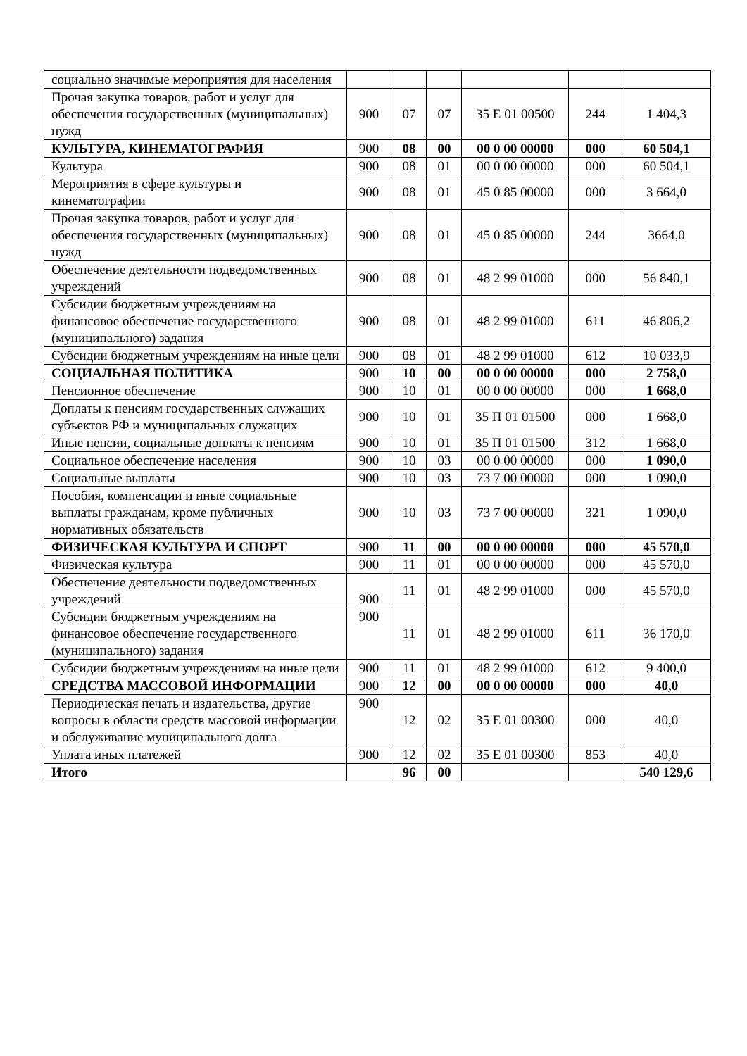| социально значимые мероприятия для населения | | | | | | |
| Прочая закупка товаров, работ и услуг для обеспечения государственных (муниципальных) нужд | 900 | 07 | 07 | 35 Е 01 00500 | 244 | 1 404,3 |
| КУЛЬТУРА, КИНЕМАТОГРАФИЯ | 900 | 08 | 00 | 00 0 00 00000 | 000 | 60 504,1 |
| Культура | 900 | 08 | 01 | 00 0 00 00000 | 000 | 60 504,1 |
| Мероприятия в сфере культуры и кинематографии | 900 | 08 | 01 | 45 0 85 00000 | 000 | 3 664,0 |
| Прочая закупка товаров, работ и услуг для обеспечения государственных (муниципальных) нужд | 900 | 08 | 01 | 45 0 85 00000 | 244 | 3664,0 |
| Обеспечение деятельности подведомственных учреждений | 900 | 08 | 01 | 48 2 99 01000 | 000 | 56 840,1 |
| Субсидии бюджетным учреждениям на финансовое обеспечение государственного (муниципального) задания | 900 | 08 | 01 | 48 2 99 01000 | 611 | 46 806,2 |
| Субсидии бюджетным учреждениям на иные цели | 900 | 08 | 01 | 48 2 99 01000 | 612 | 10 033,9 |
| СОЦИАЛЬНАЯ ПОЛИТИКА | 900 | 10 | 00 | 00 0 00 00000 | 000 | 2 758,0 |
| Пенсионное обеспечение | 900 | 10 | 01 | 00 0 00 00000 | 000 | 1 668,0 |
| Доплаты к пенсиям государственных служащих субъектов РФ и муниципальных служащих | 900 | 10 | 01 | 35 П 01 01500 | 000 | 1 668,0 |
| Иные пенсии, социальные доплаты к пенсиям | 900 | 10 | 01 | 35 П 01 01500 | 312 | 1 668,0 |
| Социальное обеспечение населения | 900 | 10 | 03 | 00 0 00 00000 | 000 | 1 090,0 |
| Социальные выплаты | 900 | 10 | 03 | 73 7 00 00000 | 000 | 1 090,0 |
| Пособия, компенсации и иные социальные выплаты гражданам, кроме публичных нормативных обязательств | 900 | 10 | 03 | 73 7 00 00000 | 321 | 1 090,0 |
| ФИЗИЧЕСКАЯ КУЛЬТУРА И СПОРТ | 900 | 11 | 00 | 00 0 00 00000 | 000 | 45 570,0 |
| Физическая культура | 900 | 11 | 01 | 00 0 00 00000 | 000 | 45 570,0 |
| Обеспечение деятельности подведомственных учреждений | 900 | 11 | 01 | 48 2 99 01000 | 000 | 45 570,0 |
| Субсидии бюджетным учреждениям на финансовое обеспечение государственного (муниципального) задания | 900 | 11 | 01 | 48 2 99 01000 | 611 | 36 170,0 |
| Субсидии бюджетным учреждениям на иные цели | 900 | 11 | 01 | 48 2 99 01000 | 612 | 9 400,0 |
| СРЕДСТВА МАССОВОЙ ИНФОРМАЦИИ | 900 | 12 | 00 | 00 0 00 00000 | 000 | 40,0 |
| Периодическая печать и издательства, другие вопросы в области средств массовой информации и обслуживание муниципального долга | 900 | 12 | 02 | 35 Е 01 00300 | 000 | 40,0 |
| Уплата иных платежей | 900 | 12 | 02 | 35 Е 01 00300 | 853 | 40,0 |
| Итого | | 96 | 00 | | | 540 129,6 |